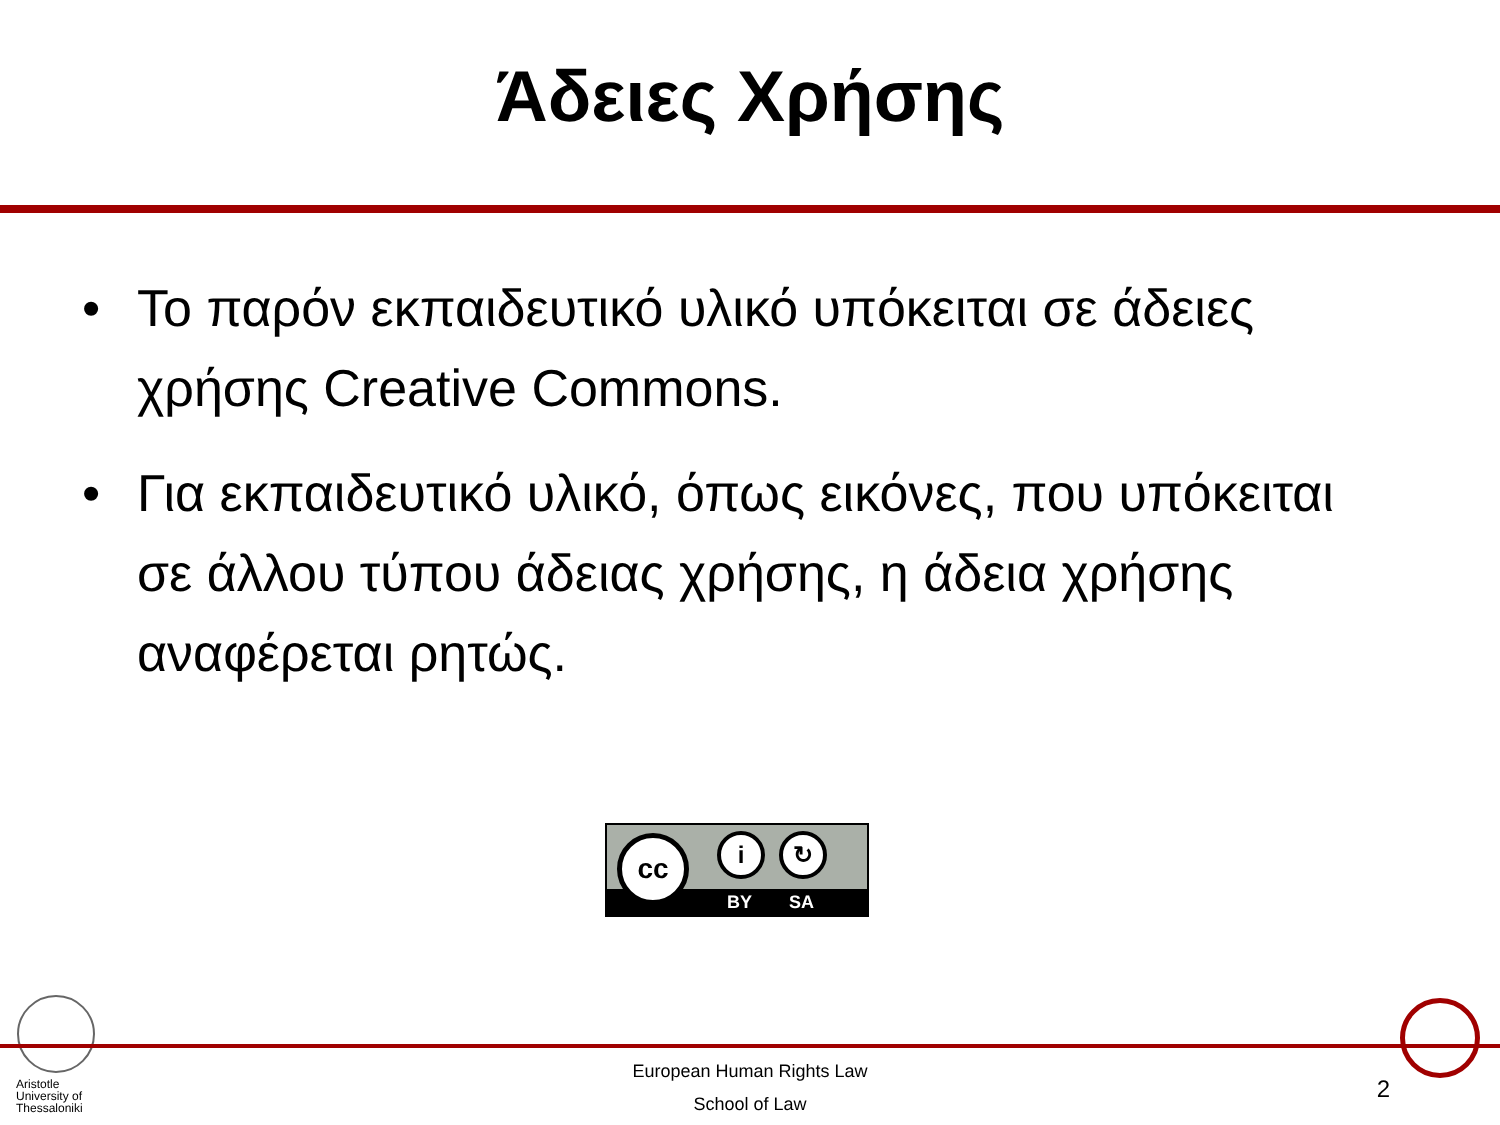Άδειες Χρήσης
• Το παρόν εκπαιδευτικό υλικό υπόκειται σε άδειες χρήσης Creative Commons.
• Για εκπαιδευτικό υλικό, όπως εικόνες, που υπόκειται σε άλλου τύπου άδειας χρήσης, η άδεια χρήσης αναφέρεται ρητώς.
BY SA
cc i ↻
Aristotle
University of
Thessaloniki
European Human Rights Law
School of Law
2